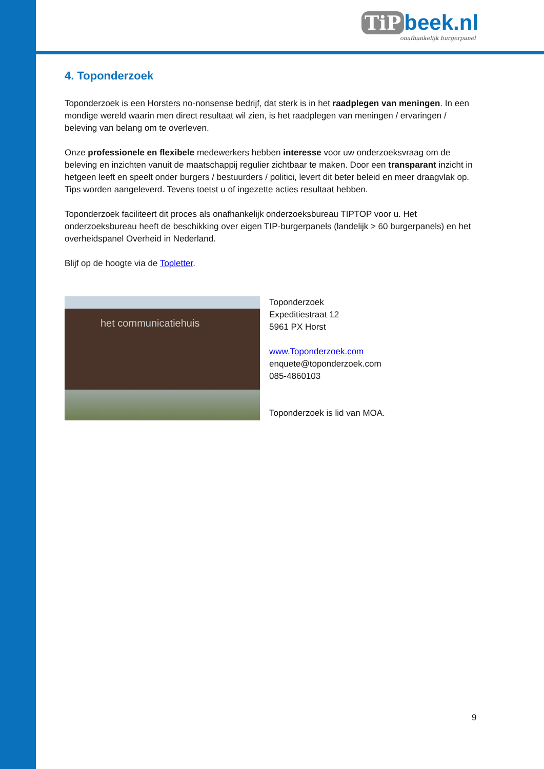TiP beek.nl
onafhankelijk burgerpanel
4. Toponderzoek
Toponderzoek is een Horsters no-nonsense bedrijf, dat sterk is in het raadplegen van meningen. In een mondige wereld waarin men direct resultaat wil zien, is het raadplegen van meningen / ervaringen / beleving van belang om te overleven.
Onze professionele en flexibele medewerkers hebben interesse voor uw onderzoeksvraag om de beleving en inzichten vanuit de maatschappij regulier zichtbaar te maken. Door een transparant inzicht in hetgeen leeft en speelt onder burgers / bestuurders / politici, levert dit beter beleid en meer draagvlak op. Tips worden aangeleverd. Tevens toetst u of ingezette acties resultaat hebben.
Toponderzoek faciliteert dit proces als onafhankelijk onderzoeksbureau TIPTOP voor u. Het onderzoeksbureau heeft de beschikking over eigen TIP-burgerpanels (landelijk > 60 burgerpanels) en het overheidspanel Overheid in Nederland.
Blijf op de hoogte via de Topletter.
het communicatiehuis
Toponderzoek
Expeditiestraat 12
5961 PX Horst
www.Toponderzoek.com
enquete@toponderzoek.com
085-4860103
Toponderzoek is lid van MOA.
9